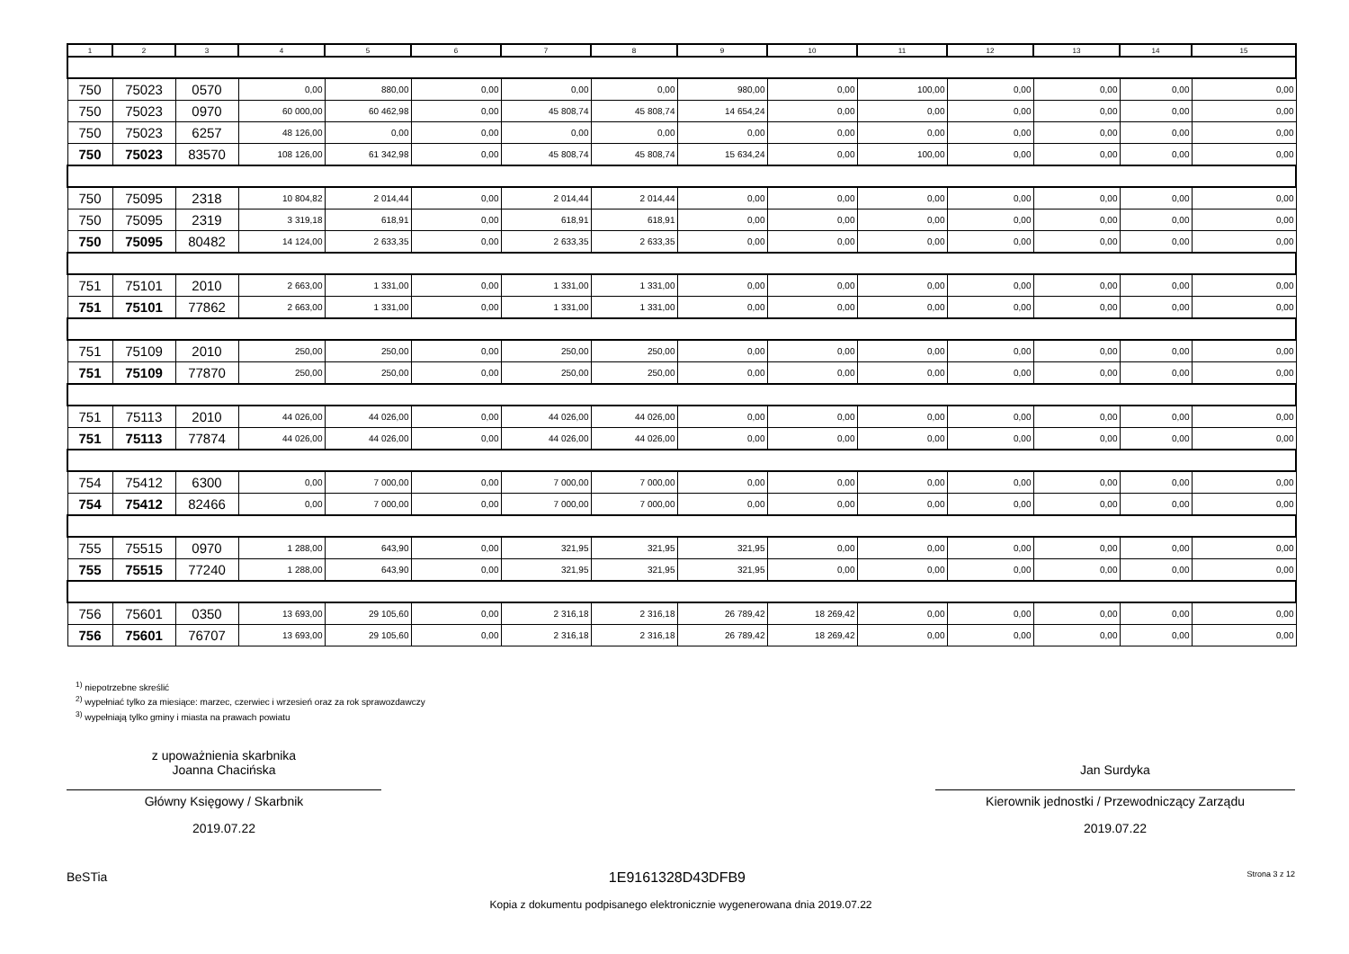| 1 | 2 | 3 | 4 | 5 | 6 | 7 | 8 | 9 | 10 | 11 | 12 | 13 | 14 | 15 |
| --- | --- | --- | --- | --- | --- | --- | --- | --- | --- | --- | --- | --- | --- | --- |
| 750 | 75023 | 0570 | 0,00 | 880,00 | 0,00 | 0,00 | 0,00 | 980,00 | 0,00 | 100,00 | 0,00 | 0,00 | 0,00 | 0,00 |
| 750 | 75023 | 0970 | 60 000,00 | 60 462,98 | 0,00 | 45 808,74 | 45 808,74 | 14 654,24 | 0,00 | 0,00 | 0,00 | 0,00 | 0,00 | 0,00 |
| 750 | 75023 | 6257 | 48 126,00 | 0,00 | 0,00 | 0,00 | 0,00 | 0,00 | 0,00 | 0,00 | 0,00 | 0,00 | 0,00 | 0,00 |
| 750 | 75023 | 83570 | 108 126,00 | 61 342,98 | 0,00 | 45 808,74 | 45 808,74 | 15 634,24 | 0,00 | 100,00 | 0,00 | 0,00 | 0,00 | 0,00 |
| 750 | 75095 | 2318 | 10 804,82 | 2 014,44 | 0,00 | 2 014,44 | 2 014,44 | 0,00 | 0,00 | 0,00 | 0,00 | 0,00 | 0,00 | 0,00 |
| 750 | 75095 | 2319 | 3 319,18 | 618,91 | 0,00 | 618,91 | 618,91 | 0,00 | 0,00 | 0,00 | 0,00 | 0,00 | 0,00 | 0,00 |
| 750 | 75095 | 80482 | 14 124,00 | 2 633,35 | 0,00 | 2 633,35 | 2 633,35 | 0,00 | 0,00 | 0,00 | 0,00 | 0,00 | 0,00 | 0,00 |
| 751 | 75101 | 2010 | 2 663,00 | 1 331,00 | 0,00 | 1 331,00 | 1 331,00 | 0,00 | 0,00 | 0,00 | 0,00 | 0,00 | 0,00 | 0,00 |
| 751 | 75101 | 77862 | 2 663,00 | 1 331,00 | 0,00 | 1 331,00 | 1 331,00 | 0,00 | 0,00 | 0,00 | 0,00 | 0,00 | 0,00 | 0,00 |
| 751 | 75109 | 2010 | 250,00 | 250,00 | 0,00 | 250,00 | 250,00 | 0,00 | 0,00 | 0,00 | 0,00 | 0,00 | 0,00 | 0,00 |
| 751 | 75109 | 77870 | 250,00 | 250,00 | 0,00 | 250,00 | 250,00 | 0,00 | 0,00 | 0,00 | 0,00 | 0,00 | 0,00 | 0,00 |
| 751 | 75113 | 2010 | 44 026,00 | 44 026,00 | 0,00 | 44 026,00 | 44 026,00 | 0,00 | 0,00 | 0,00 | 0,00 | 0,00 | 0,00 | 0,00 |
| 751 | 75113 | 77874 | 44 026,00 | 44 026,00 | 0,00 | 44 026,00 | 44 026,00 | 0,00 | 0,00 | 0,00 | 0,00 | 0,00 | 0,00 | 0,00 |
| 754 | 75412 | 6300 | 0,00 | 7 000,00 | 0,00 | 7 000,00 | 7 000,00 | 0,00 | 0,00 | 0,00 | 0,00 | 0,00 | 0,00 | 0,00 |
| 754 | 75412 | 82466 | 0,00 | 7 000,00 | 0,00 | 7 000,00 | 7 000,00 | 0,00 | 0,00 | 0,00 | 0,00 | 0,00 | 0,00 | 0,00 |
| 755 | 75515 | 0970 | 1 288,00 | 643,90 | 0,00 | 321,95 | 321,95 | 321,95 | 0,00 | 0,00 | 0,00 | 0,00 | 0,00 | 0,00 |
| 755 | 75515 | 77240 | 1 288,00 | 643,90 | 0,00 | 321,95 | 321,95 | 321,95 | 0,00 | 0,00 | 0,00 | 0,00 | 0,00 | 0,00 |
| 756 | 75601 | 0350 | 13 693,00 | 29 105,60 | 0,00 | 2 316,18 | 2 316,18 | 26 789,42 | 18 269,42 | 0,00 | 0,00 | 0,00 | 0,00 | 0,00 |
| 756 | 75601 | 76707 | 13 693,00 | 29 105,60 | 0,00 | 2 316,18 | 2 316,18 | 26 789,42 | 18 269,42 | 0,00 | 0,00 | 0,00 | 0,00 | 0,00 |
<sup>1)</sup> niepotrzebne skreślić
<sup>2)</sup> wypełniać tylko za miesiące: marzec, czerwiec i wrzesień oraz za rok sprawozdawczy
<sup>3)</sup> wypełniają tylko gminy i miasta na prawach powiatu
z upoważnienia skarbnika
Joanna Chacińska
Główny Księgowy / Skarbnik
2019.07.22
Jan Surdyka
Kierownik jednostki / Przewodniczący Zarządu
2019.07.22
BeSTia 1E9161328D43DFB9 Strona 3 z 12
Kopia z dokumentu podpisanego elektronicznie wygenerowana dnia 2019.07.22